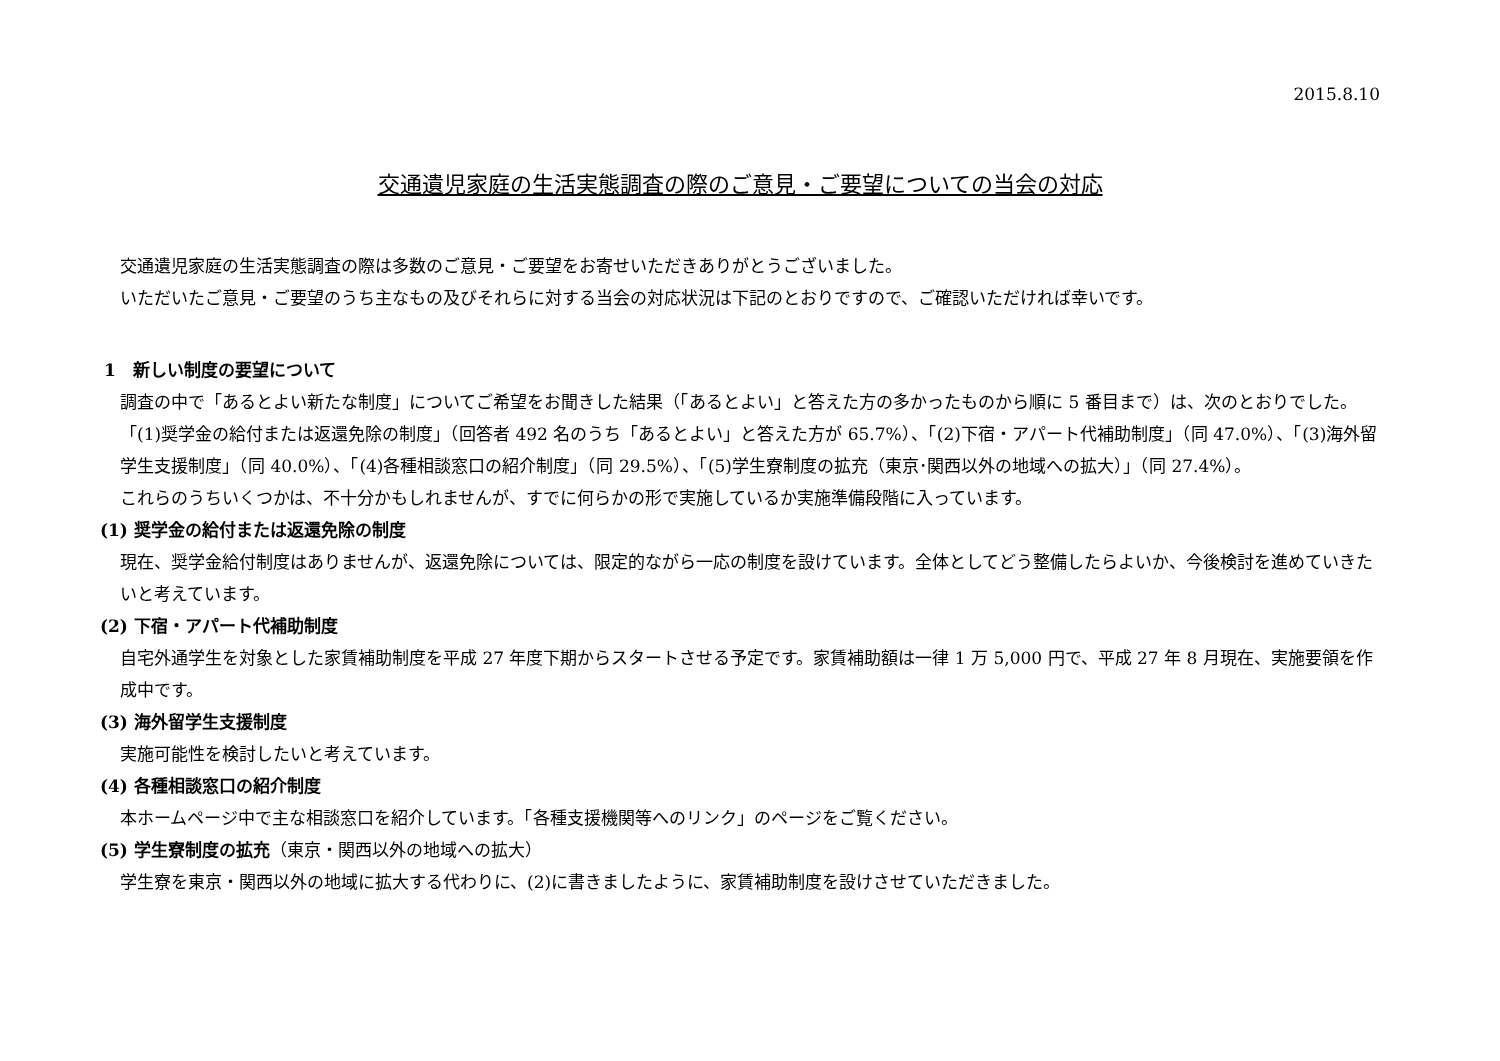2015.8.10
交通遺児家庭の生活実態調査の際のご意見・ご要望についての当会の対応
交通遺児家庭の生活実態調査の際は多数のご意見・ご要望をお寄せいただきありがとうございました。
いただいたご意見・ご要望のうち主なもの及びそれらに対する当会の対応状況は下記のとおりですので、ご確認いただければ幸いです。
1　新しい制度の要望について
調査の中で「あるとよい新たな制度」についてご希望をお聞きした結果（「あるとよい」と答えた方の多かったものから順に 5 番目まで）は、次のとおりでした。
「(1)奨学金の給付または返還免除の制度」（回答者 492 名のうち「あるとよい」と答えた方が 65.7%）、「(2)下宿・アパート代補助制度」（同 47.0%）、「(3)海外留学生支援制度」（同 40.0%）、「(4)各種相談窓口の紹介制度」（同 29.5%）、「(5)学生寮制度の拡充（東京･関西以外の地域への拡大）」（同 27.4%）。
これらのうちいくつかは、不十分かもしれませんが、すでに何らかの形で実施しているか実施準備段階に入っています。
(1) 奨学金の給付または返還免除の制度
現在、奨学金給付制度はありませんが、返還免除については、限定的ながら一応の制度を設けています。全体としてどう整備したらよいか、今後検討を進めていきたいと考えています。
(2) 下宿・アパート代補助制度
自宅外通学生を対象とした家賃補助制度を平成 27 年度下期からスタートさせる予定です。家賃補助額は一律 1 万 5,000 円で、平成 27 年 8 月現在、実施要領を作成中です。
(3) 海外留学生支援制度
実施可能性を検討したいと考えています。
(4) 各種相談窓口の紹介制度
本ホームページ中で主な相談窓口を紹介しています。「各種支援機関等へのリンク」のページをご覧ください。
(5) 学生寮制度の拡充（東京・関西以外の地域への拡大）
学生寮を東京・関西以外の地域に拡大する代わりに、(2)に書きましたように、家賃補助制度を設けさせていただきました。